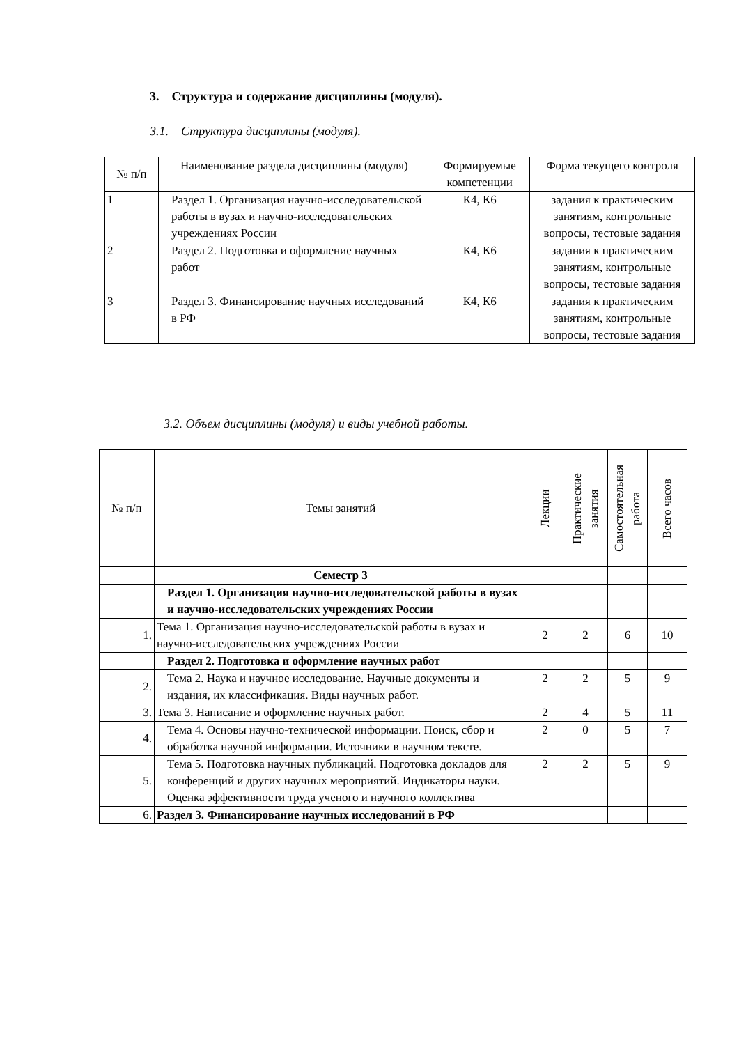3. Структура и содержание дисциплины (модуля).
3.1. Структура дисциплины (модуля).
| № п/п | Наименование раздела дисциплины (модуля) | Формируемые компетенции | Форма текущего контроля |
| --- | --- | --- | --- |
| 1 | Раздел 1. Организация научно-исследовательской работы в вузах и научно-исследовательских учреждениях России | К4, К6 | задания к практическим занятиям, контрольные вопросы, тестовые задания |
| 2 | Раздел 2. Подготовка и оформление научных работ | К4, К6 | задания к практическим занятиям, контрольные вопросы, тестовые задания |
| 3 | Раздел 3. Финансирование научных исследований в РФ | К4, К6 | задания к практическим занятиям, контрольные вопросы, тестовые задания |
3.2. Объем дисциплины (модуля) и виды учебной работы.
| № п/п | Темы занятий | Лекции | Практические занятия | Самостоятельная работа | Всего часов |
| --- | --- | --- | --- | --- | --- |
| | Семестр 3 | | | | |
| | Раздел 1. Организация научно-исследовательской работы в вузах и научно-исследовательских учреждениях России | | | | |
| 1. | Тема 1. Организация научно-исследовательской работы в вузах и научно-исследовательских учреждениях России | 2 | 2 | 6 | 10 |
| | Раздел 2. Подготовка и оформление научных работ | | | | |
| 2. | Тема 2. Наука и научное исследование. Научные документы и издания, их классификация. Виды научных работ. | 2 | 2 | 5 | 9 |
| 3. | Тема 3. Написание и оформление научных работ. | 2 | 4 | 5 | 11 |
| 4. | Тема 4. Основы научно-технической информации. Поиск, сбор и обработка научной информации. Источники в научном тексте. | 2 | 0 | 5 | 7 |
| 5. | Тема 5. Подготовка научных публикаций. Подготовка докладов для конференций и других научных мероприятий. Индикаторы науки. Оценка эффективности труда ученого и научного коллектива | 2 | 2 | 5 | 9 |
| 6. | Раздел 3. Финансирование научных исследований в РФ | | | | |